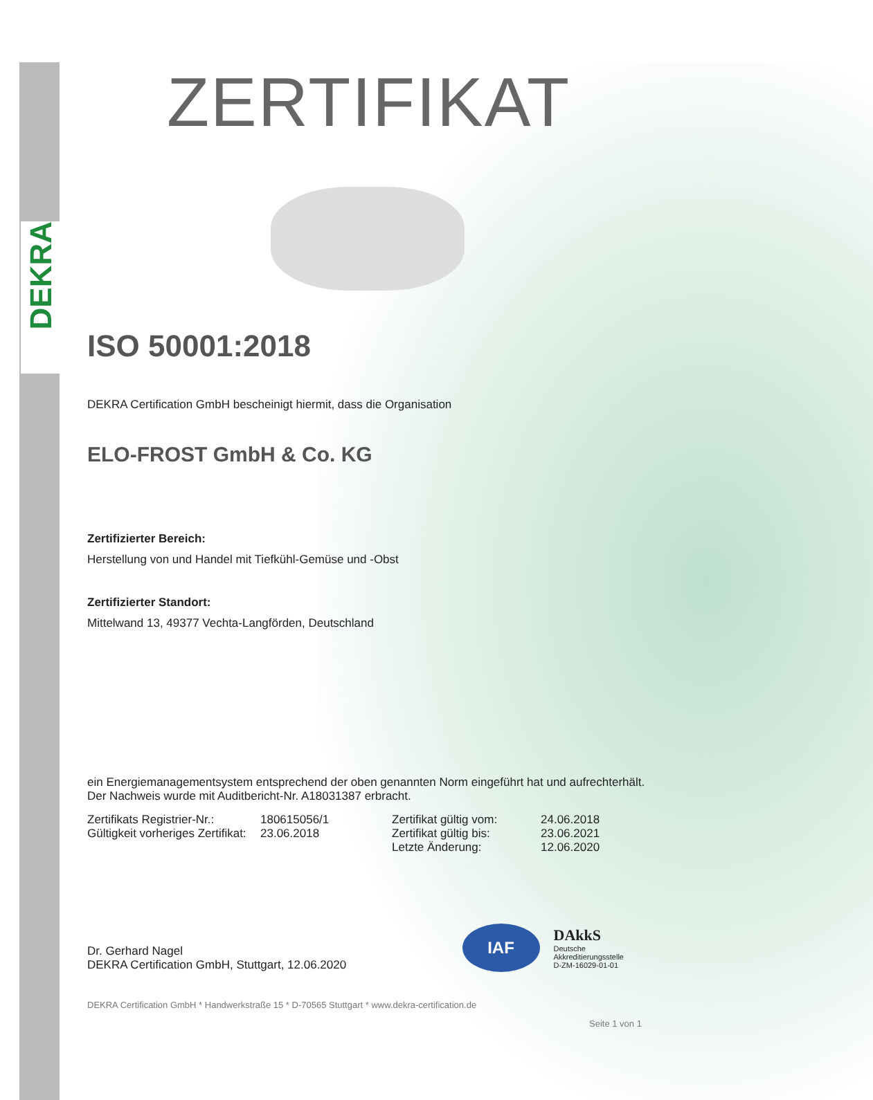DEKRA
ZERTIFIKAT
ISO 50001:2018
DEKRA Certification GmbH bescheinigt hiermit, dass die Organisation
ELO-FROST GmbH & Co. KG
Zertifizierter Bereich:
Herstellung von und Handel mit Tiefkühl-Gemüse und -Obst
Zertifizierter Standort:
Mittelwand 13, 49377 Vechta-Langförden, Deutschland
ein Energiemanagementsystem entsprechend der oben genannten Norm eingeführt hat und aufrechterhält. Der Nachweis wurde mit Auditbericht-Nr. A18031387 erbracht.
Zertifikats Registrier-Nr.: 180615056/1 Zertifikat gültig vom: 24.06.2018 Gültigkeit vorheriges Zertifikat: 23.06.2018 Zertifikat gültig bis: 23.06.2021 Letzte Änderung: 12.06.2020
Dr. Gerhard Nagel
DEKRA Certification GmbH, Stuttgart, 12.06.2020
DEKRA Certification GmbH * Handwerkstraße 15 * D-70565 Stuttgart * www.dekra-certification.de
Seite 1 von 1
IAF
DAkkS
Deutsche
Akkreditierungsstelle
D-ZM-16029-01-01